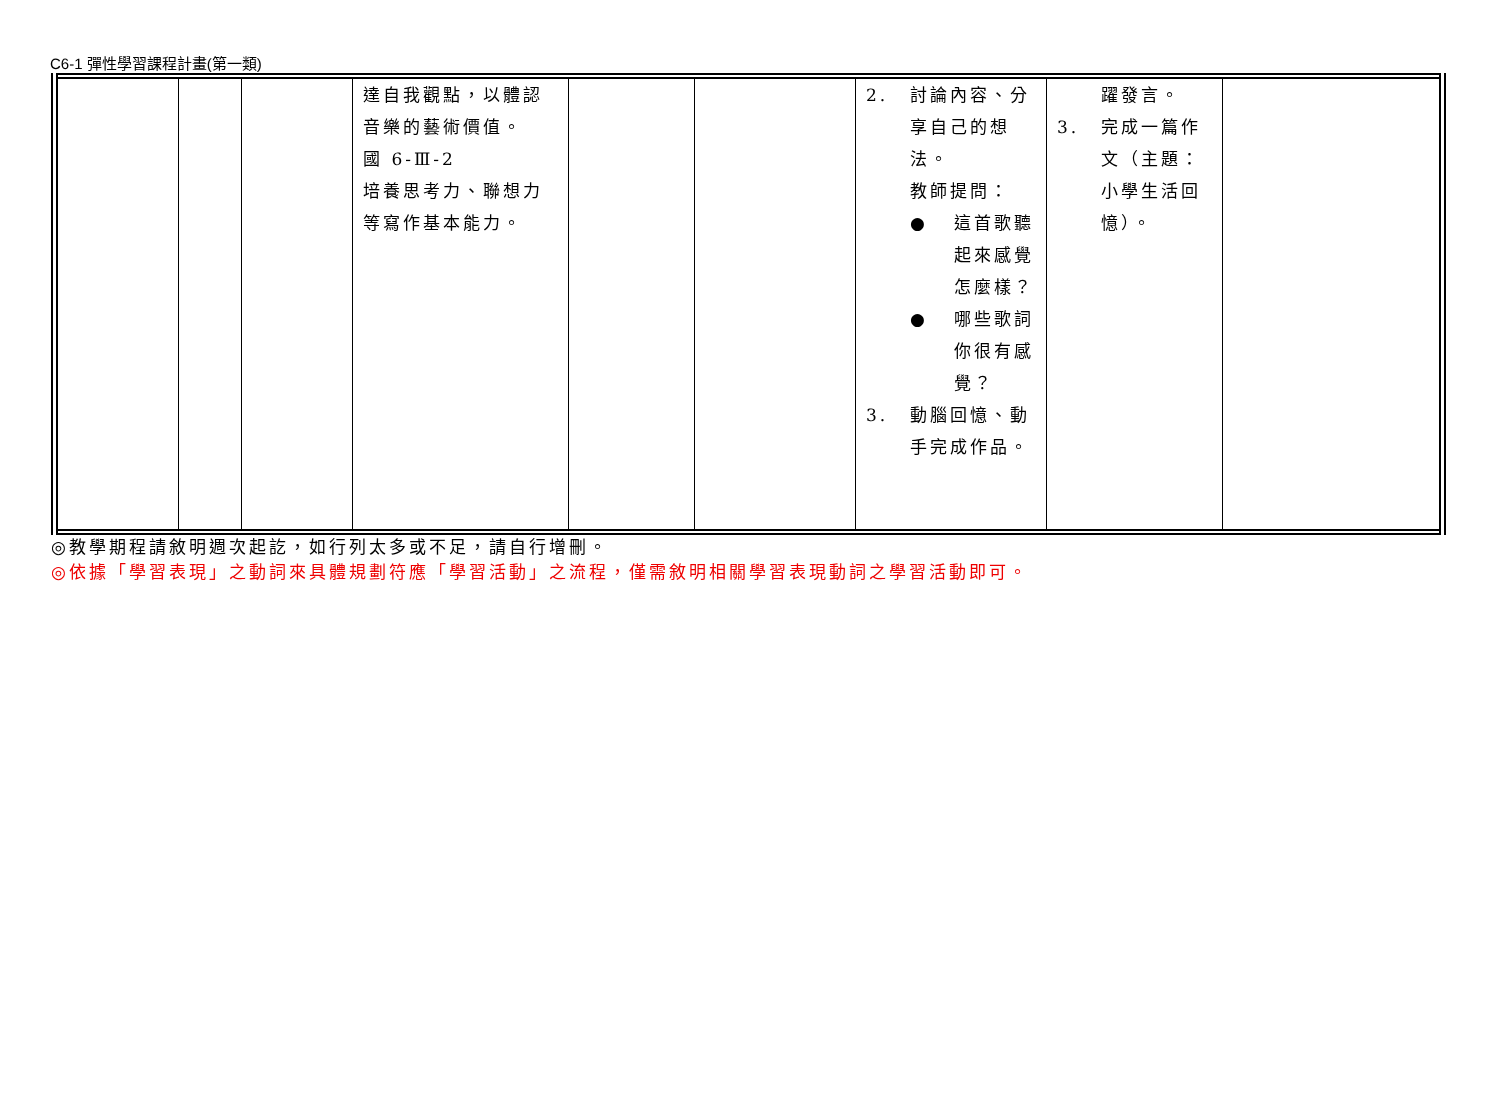C6-1 彈性學習課程計畫(第一類)
| | | | 達自我觀點，以體認音樂的藝術價值。 國 6-Ⅲ-2 培養思考力、聯想力等寫作基本能力。 | | | 2. 討論內容、分享自己的想法。 教師提問： ● 這首歌聽起來感覺怎麼樣？ ● 哪些歌詞你很有感覺？ 3. 動腦回憶、動手完成作品。 | 躍發言。 3. 完成一篇作文（主題：小學生活回憶）。 | |
◎教學期程請敘明週次起訖，如行列太多或不足，請自行增刪。
◎依據「學習表現」之動詞來具體規劃符應「學習活動」之流程，僅需敘明相關學習表現動詞之學習活動即可。